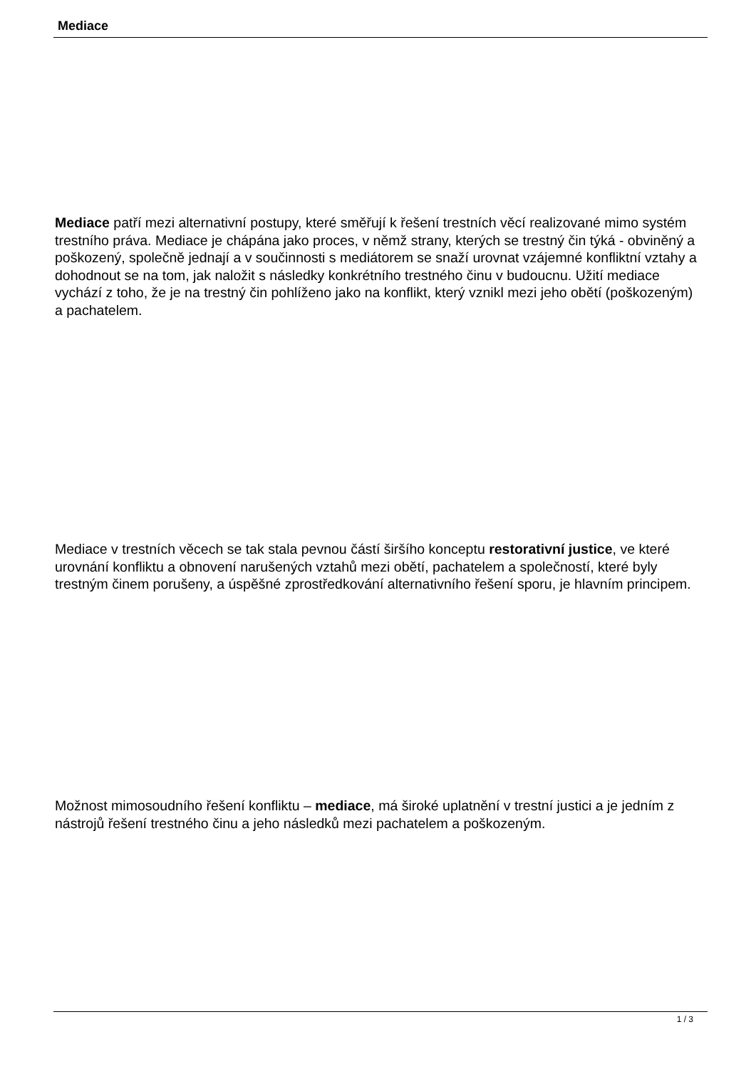Mediace
Mediace patří mezi alternativní postupy, které směřují k řešení trestních věcí realizované mimo systém trestního práva. Mediace je chápána jako proces, v němž strany, kterých se trestný čin týká - obviněný a poškozený, společně jednají a v součinnosti s mediátorem se snaží urovnat vzájemné konfliktní vztahy a dohodnout se na tom, jak naložit s následky konkrétního trestného činu v budoucnu. Užití mediace vychází z toho, že je na trestný čin pohlíženo jako na konflikt, který vznikl mezi jeho obětí (poškozeným) a pachatelem.
Mediace v trestních věcech se tak stala pevnou částí širšího konceptu restorativní justice, ve které urovnání konfliktu a obnovení narušených vztahů mezi obětí, pachatelem a společností, které byly trestným činem porušeny, a úspěšné zprostředkování alternativního řešení sporu, je hlavním principem.
Možnost mimosoudního řešení konfliktu – mediace, má široké uplatnění v trestní justici a je jedním z nástrojů řešení trestného činu a jeho následků mezi pachatelem a poškozeným.
1 / 3